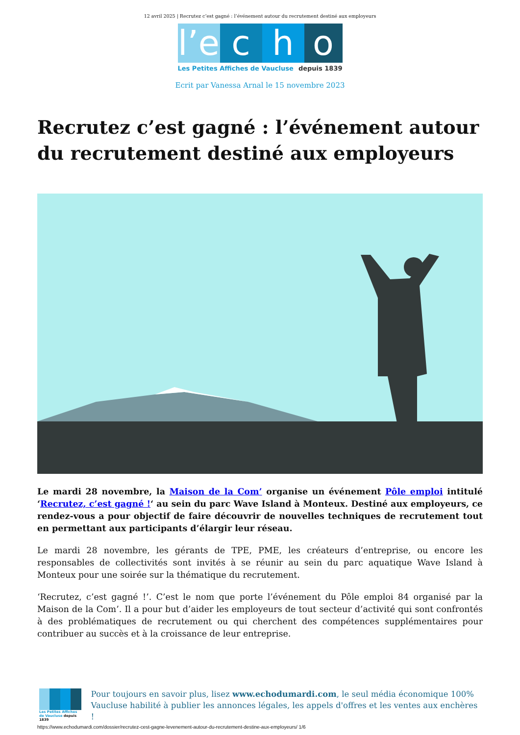12 avril 2025 | Recrutez c’est gagné : l’événement autour du recrutement destiné aux employeurs
l’e
c h o
Les Petites Affiches de Vaucluse depuis 1839
Ecrit par Vanessa Arnal le 15 novembre 2023
Recrutez c’est gagné : l’événement autour du recrutement destiné aux employeurs
Le mardi 28 novembre, la Maison de la Com’ organise un événement Pôle emploi intitulé ‘Recrutez, c’est gagné !‘ au sein du parc Wave Island à Monteux. Destiné aux employeurs, ce rendez-vous a pour objectif de faire découvrir de nouvelles techniques de recrutement tout en permettant aux participants d’élargir leur réseau.
Le mardi 28 novembre, les gérants de TPE, PME, les créateurs d’entreprise, ou encore les responsables de collectivités sont invités à se réunir au sein du parc aquatique Wave Island à Monteux pour une soirée sur la thématique du recrutement.
‘Recrutez, c’est gagné !’. C’est le nom que porte l’événement du Pôle emploi 84 organisé par la Maison de la Com’. Il a pour but d’aider les employeurs de tout secteur d’activité qui sont confrontés à des problématiques de recrutement ou qui cherchent des compétences supplémentaires pour contribuer au succès et à la croissance de leur entreprise.
Les Petites Affiches de Vaucluse depuis 1839
Pour toujours en savoir plus, lisez www.echodumardi.com, le seul média économique 100% Vaucluse habilité à publier les annonces légales, les appels d'offres et les ventes aux enchères !
https://www.echodumardi.com/dossier/recrutez-cest-gagne-levenement-autour-du-recrutement-destine-aux-employeurs/ 1/6